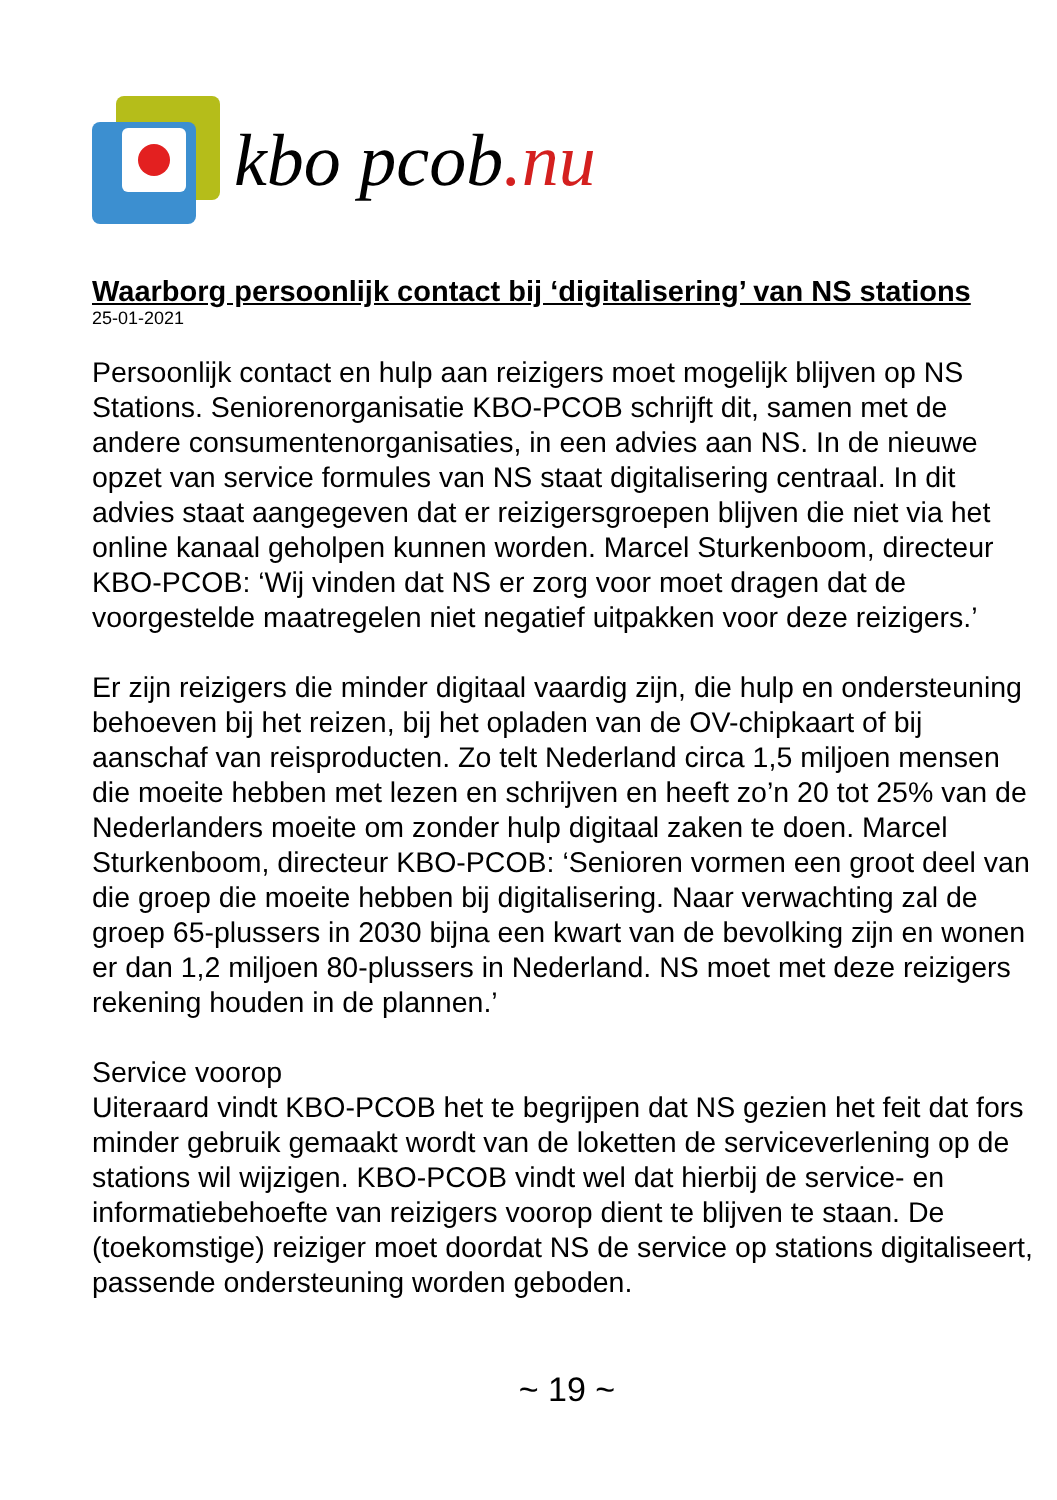kbo pcob.nu
Waarborg persoonlijk contact bij ‘digitalisering’ van NS stations
25-01-2021
Persoonlijk contact en hulp aan reizigers moet mogelijk blijven op NS Stations. Seniorenorganisatie KBO-PCOB schrijft dit, samen met de andere consumentenorganisaties, in een advies aan NS. In de nieuwe opzet van service formules van NS staat digitalisering centraal. In dit advies staat aangegeven dat er reizigersgroepen blijven die niet via het online kanaal geholpen kunnen worden. Marcel Sturkenboom, directeur KBO-PCOB: ‘Wij vinden dat NS er zorg voor moet dragen dat de voorgestelde maatregelen niet negatief uitpakken voor deze reizigers.’
Er zijn reizigers die minder digitaal vaardig zijn, die hulp en ondersteuning behoeven bij het reizen, bij het opladen van de OV-chipkaart of bij aanschaf van reisproducten. Zo telt Nederland circa 1,5 miljoen mensen die moeite hebben met lezen en schrijven en heeft zo’n 20 tot 25% van de Nederlanders moeite om zonder hulp digitaal zaken te doen. Marcel Sturkenboom, directeur KBO-PCOB: ‘Senioren vormen een groot deel van die groep die moeite hebben bij digitalisering. Naar verwachting zal de groep 65-plussers in 2030 bijna een kwart van de bevolking zijn en wonen er dan 1,2 miljoen 80-plussers in Nederland. NS moet met deze reizigers rekening houden in de plannen.’
Service voorop
Uiteraard vindt KBO-PCOB het te begrijpen dat NS gezien het feit dat fors minder gebruik gemaakt wordt van de loketten de serviceverlening op de stations wil wijzigen. KBO-PCOB vindt wel dat hierbij de service- en informatiebehoefte van reizigers voorop dient te blijven te staan. De (toekomstige) reiziger moet doordat NS de service op stations digitaliseert, passende ondersteuning worden geboden.
~ 19 ~